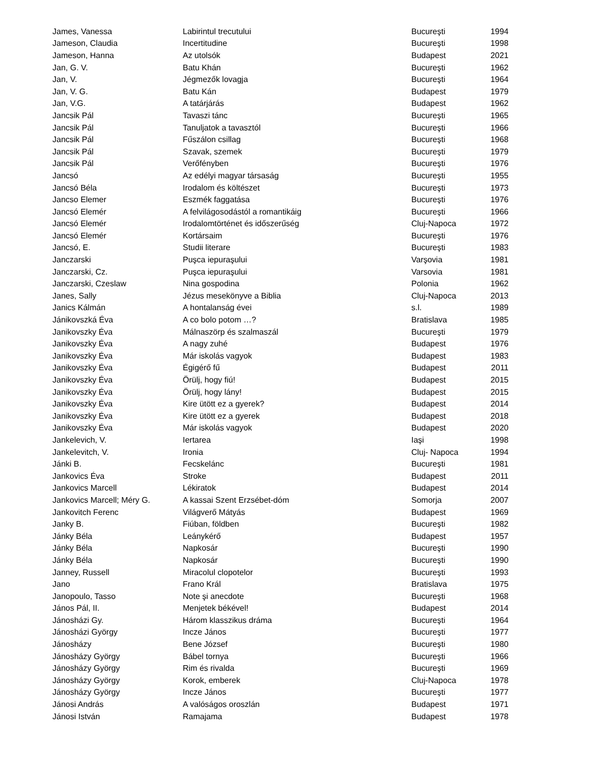| James, Vanessa | Labirintul trecutului | Bucureşti | 1994 |
| Jameson, Claudia | Incertitudine | Bucureşti | 1998 |
| Jameson, Hanna | Az utolsók | Budapest | 2021 |
| Jan, G. V. | Batu Khán | Bucureşti | 1962 |
| Jan, V. | Jégmezők lovagja | Bucureşti | 1964 |
| Jan, V. G. | Batu Kán | Budapest | 1979 |
| Jan, V.G. | A tatárjárás | Budapest | 1962 |
| Jancsik Pál | Tavaszi tánc | Bucureşti | 1965 |
| Jancsik Pál | Tanuljatok a tavasztól | Bucureşti | 1966 |
| Jancsik Pál | Fűszálon csillag | Bucureşti | 1968 |
| Jancsik Pál | Szavak, szemek | Bucureşti | 1979 |
| Jancsik Pál | Verőfényben | Bucureşti | 1976 |
| Jancsó | Az edélyi magyar társaság | Bucureşti | 1955 |
| Jancsó Béla | Irodalom és költészet | Bucureşti | 1973 |
| Jancso Elemer | Eszmék faggatása | Bucureşti | 1976 |
| Jancsó Elemér | A felvilágosodástól a romantikáig | Bucureşti | 1966 |
| Jancsó Elemér | Irodalomtörténet és időszerűség | Cluj-Napoca | 1972 |
| Jancsó Elemér | Kortársaim | Bucureşti | 1976 |
| Jancsó, E. | Studii literare | Bucureşti | 1983 |
| Janczarski | Puşca iepuraşului | Varşovia | 1981 |
| Janczarski, Cz. | Puşca iepuraşului | Varsovia | 1981 |
| Janczarski, Czeslaw | Nina gospodina | Polonia | 1962 |
| Janes, Sally | Jézus mesekönyve a Biblia | Cluj-Napoca | 2013 |
| Janics Kálmán | A hontalanság évei | s.l. | 1989 |
| Jánikovszká Éva | A co bolo potom …? | Bratislava | 1985 |
| Janikovszky Éva | Málnaszörp és szalmaszál | Bucureşti | 1979 |
| Janikovszky Éva | A nagy zuhé | Budapest | 1976 |
| Janikovszky Éva | Már iskolás vagyok | Budapest | 1983 |
| Janikovszky Éva | Égigérő fű | Budapest | 2011 |
| Janikovszky Éva | Örülj, hogy fiú! | Budapest | 2015 |
| Janikovszky Éva | Örülj, hogy lány! | Budapest | 2015 |
| Janikovszky Éva | Kire ütött ez a gyerek? | Budapest | 2014 |
| Janikovszky Éva | Kire ütött ez a gyerek | Budapest | 2018 |
| Janikovszky Éva | Már iskolás vagyok | Budapest | 2020 |
| Jankelevich, V. | Iertarea | Iaşi | 1998 |
| Jankelevitch, V. | Ironia | Cluj- Napoca | 1994 |
| Jánki B. | Fecskelánc | Bucureşti | 1981 |
| Jankovics Éva | Stroke | Budapest | 2011 |
| Jankovics Marcell | Lékiratok | Budapest | 2014 |
| Jankovics Marcell; Méry G. | A kassai Szent Erzsébet-dóm | Somorja | 2007 |
| Jankovitch Ferenc | Világverő Mátyás | Budapest | 1969 |
| Janky B. | Fiúban, földben | Bucureşti | 1982 |
| Jánky Béla | Leánykérő | Budapest | 1957 |
| Jánky Béla | Napkosár | Bucureşti | 1990 |
| Jánky Béla | Napkosár | Bucureşti | 1990 |
| Janney, Russell | Miracolul clopotelor | Bucureşti | 1993 |
| Jano | Frano Král | Bratislava | 1975 |
| Janopoulo, Tasso | Note şi anecdote | Bucureşti | 1968 |
| János Pál, II. | Menjetek békével! | Budapest | 2014 |
| Jánosházi Gy. | Három klasszikus dráma | Bucureşti | 1964 |
| Jánosházi György | Incze János | Bucureşti | 1977 |
| Jánosházy | Bene József | Bucureşti | 1980 |
| Jánosházy György | Bábel tornya | Bucureşti | 1966 |
| Jánosházy György | Rim és rivalda | Bucureşti | 1969 |
| Jánosházy György | Korok, emberek | Cluj-Napoca | 1978 |
| Jánosházy György | Incze János | Bucureşti | 1977 |
| Jánosi András | A valóságos oroszlán | Budapest | 1971 |
| Jánosi István | Ramajama | Budapest | 1978 |